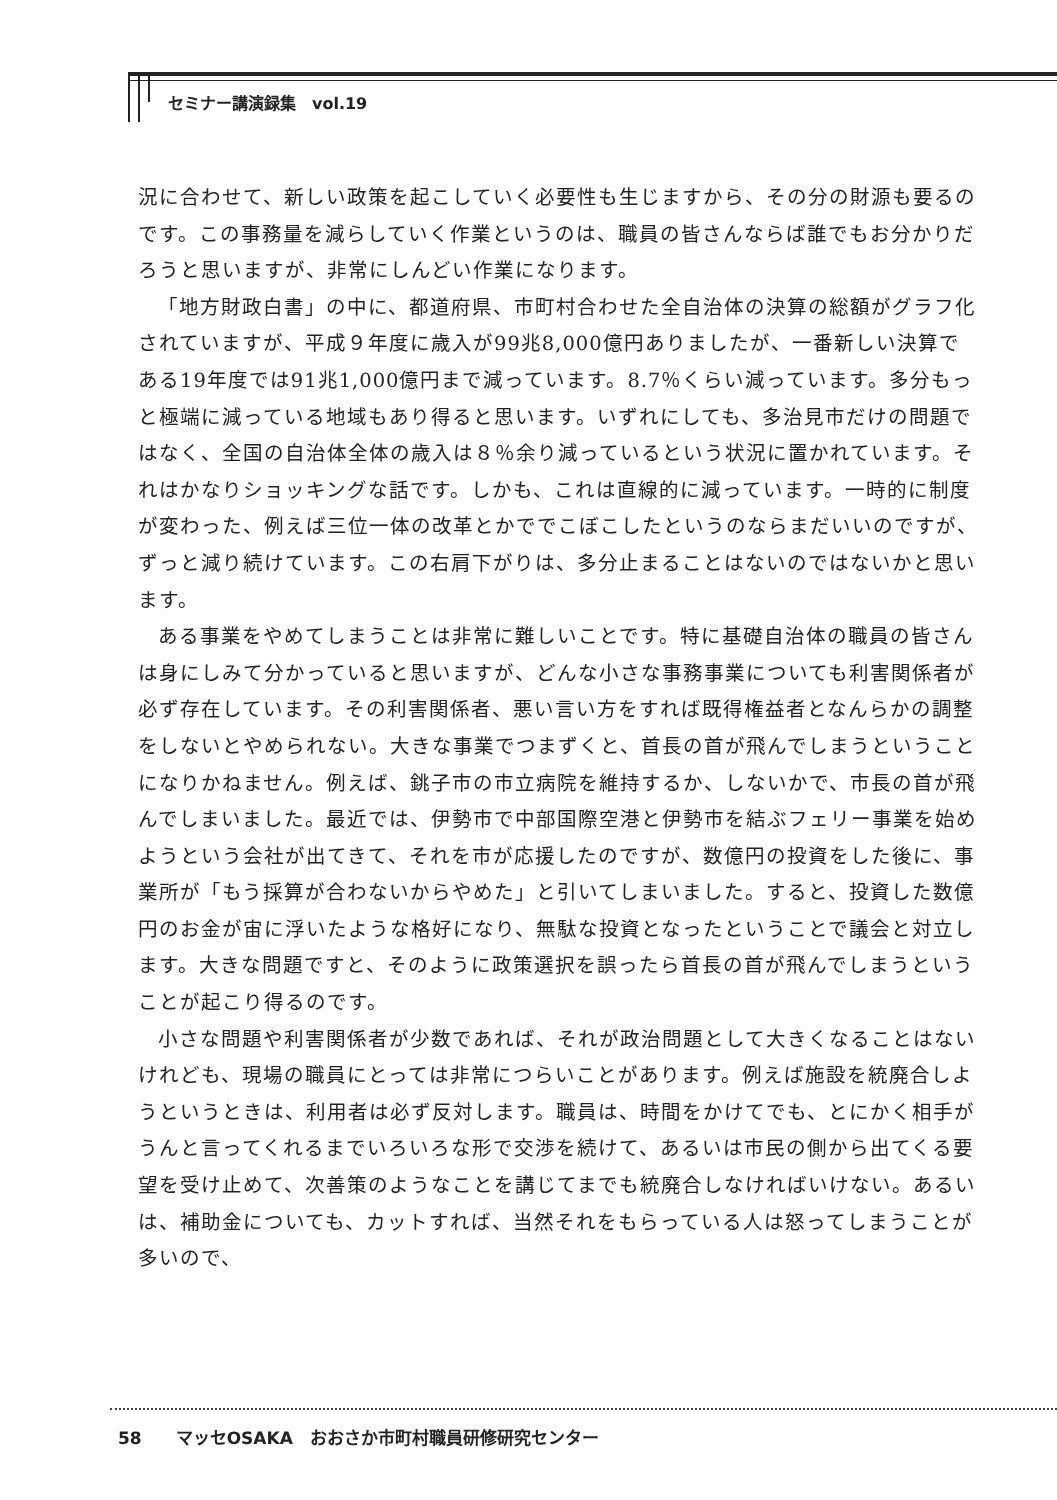セミナー講演録集　vol.19
況に合わせて、新しい政策を起こしていく必要性も生じますから、その分の財源も要るのです。この事務量を減らしていく作業というのは、職員の皆さんならば誰でもお分かりだろうと思いますが、非常にしんどい作業になります。
「地方財政白書」の中に、都道府県、市町村合わせた全自治体の決算の総額がグラフ化されていますが、平成９年度に歳入が99兆8,000億円ありましたが、一番新しい決算である19年度では91兆1,000億円まで減っています。8.7％くらい減っています。多分もっと極端に減っている地域もあり得ると思います。いずれにしても、多治見市だけの問題ではなく、全国の自治体全体の歳入は８％余り減っているという状況に置かれています。それはかなりショッキングな話です。しかも、これは直線的に減っています。一時的に制度が変わった、例えば三位一体の改革とかででこぼこしたというのならまだいいのですが、ずっと減り続けています。この右肩下がりは、多分止まることはないのではないかと思います。
ある事業をやめてしまうことは非常に難しいことです。特に基礎自治体の職員の皆さんは身にしみて分かっていると思いますが、どんな小さな事務事業についても利害関係者が必ず存在しています。その利害関係者、悪い言い方をすれば既得権益者となんらかの調整をしないとやめられない。大きな事業でつまずくと、首長の首が飛んでしまうということになりかねません。例えば、銚子市の市立病院を維持するか、しないかで、市長の首が飛んでしまいました。最近では、伊勢市で中部国際空港と伊勢市を結ぶフェリー事業を始めようという会社が出てきて、それを市が応援したのですが、数億円の投資をした後に、事業所が「もう採算が合わないからやめた」と引いてしまいました。すると、投資した数億円のお金が宙に浮いたような格好になり、無駄な投資となったということで議会と対立します。大きな問題ですと、そのように政策選択を誤ったら首長の首が飛んでしまうということが起こり得るのです。
小さな問題や利害関係者が少数であれば、それが政治問題として大きくなることはないけれども、現場の職員にとっては非常につらいことがあります。例えば施設を統廃合しようというときは、利用者は必ず反対します。職員は、時間をかけてでも、とにかく相手がうんと言ってくれるまでいろいろな形で交渉を続けて、あるいは市民の側から出てくる要望を受け止めて、次善策のようなことを講じてまでも統廃合しなければいけない。あるいは、補助金についても、カットすれば、当然それをもらっている人は怒ってしまうことが多いので、
58　　マッセOSAKA　おおさか市町村職員研修研究センター